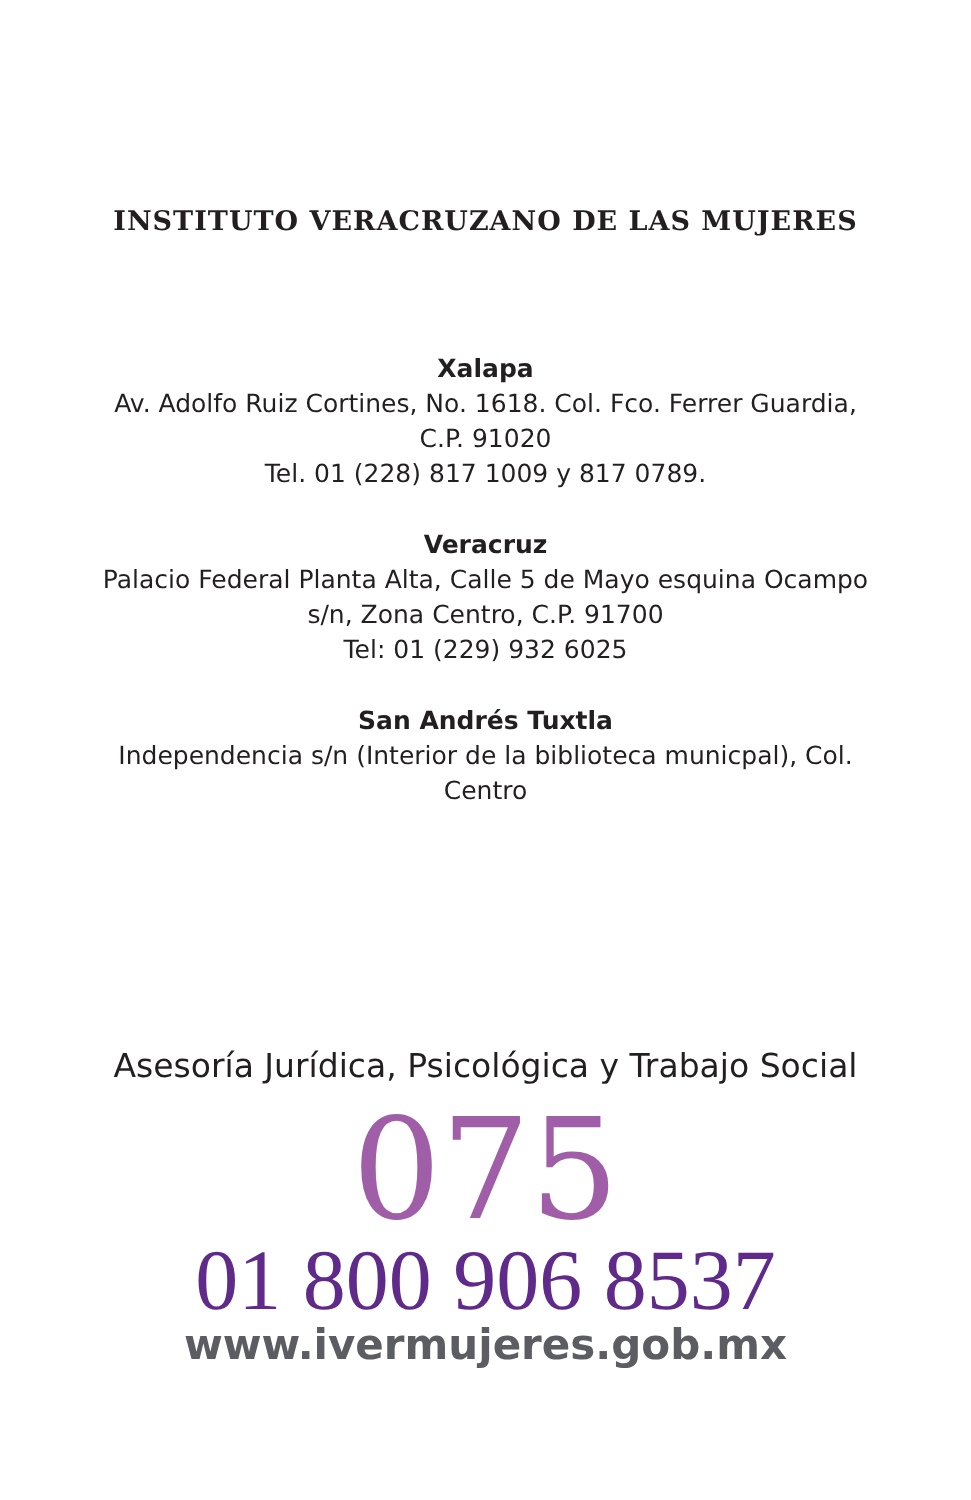INSTITUTO VERACRUZANO DE LAS MUJERES
Xalapa
Av. Adolfo Ruiz Cortines, No. 1618. Col. Fco. Ferrer Guardia,
C.P. 91020
Tel. 01 (228) 817 1009 y 817 0789.
Veracruz
Palacio Federal Planta Alta, Calle 5 de Mayo esquina Ocampo
s/n, Zona Centro, C.P. 91700
Tel: 01 (229) 932 6025
San Andrés Tuxtla
Independencia s/n (Interior de la biblioteca municpal), Col.
Centro
Asesoría Jurídica, Psicológica y Trabajo Social
075
01 800 906 8537
www.ivermujeres.gob.mx